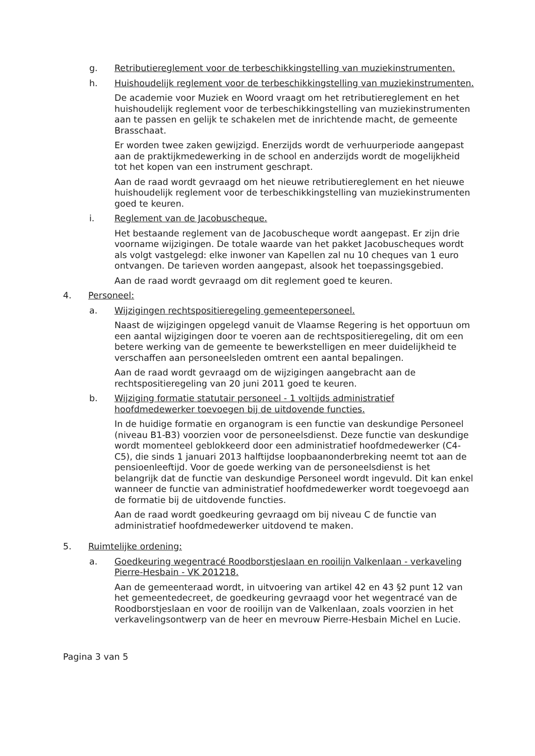g. Retributiereglement voor de terbeschikkingstelling van muziekinstrumenten.
h. Huishoudelijk reglement voor de terbeschikkingstelling van muziekinstrumenten.
De academie voor Muziek en Woord vraagt om het retributiereglement en het huishoudelijk reglement voor de terbeschikkingstelling van muziekinstrumenten aan te passen en gelijk te schakelen met de inrichtende macht, de gemeente Brasschaat.
Er worden twee zaken gewijzigd. Enerzijds wordt de verhuurperiode aangepast aan de praktijkmedewerking in de school en anderzijds wordt de mogelijkheid tot het kopen van een instrument geschrapt.
Aan de raad wordt gevraagd om het nieuwe retributiereglement en het nieuwe huishoudelijk reglement voor de terbeschikkingstelling van muziekinstrumenten goed te keuren.
i. Reglement van de Jacobuscheque.
Het bestaande reglement van de Jacobuscheque wordt aangepast. Er zijn drie voorname wijzigingen. De totale waarde van het pakket Jacobuscheques wordt als volgt vastgelegd: elke inwoner van Kapellen zal nu 10 cheques van 1 euro ontvangen. De tarieven worden aangepast, alsook het toepassingsgebied.
Aan de raad wordt gevraagd om dit reglement goed te keuren.
4. Personeel:
a. Wijzigingen rechtspositieregeling gemeentepersoneel.
Naast de wijzigingen opgelegd vanuit de Vlaamse Regering is het opportuun om een aantal wijzigingen door te voeren aan de rechtspositieregeling, dit om een betere werking van de gemeente te bewerkstelligen en meer duidelijkheid te verschaffen aan personeelsleden omtrent een aantal bepalingen.
Aan de raad wordt gevraagd om de wijzigingen aangebracht aan de rechtspositieregeling van 20 juni 2011 goed te keuren.
b. Wijziging formatie statutair personeel - 1 voltijds administratief hoofdmedewerker toevoegen bij de uitdovende functies.
In de huidige formatie en organogram is een functie van deskundige Personeel (niveau B1-B3) voorzien voor de personeelsdienst. Deze functie van deskundige wordt momenteel geblokkeerd door een administratief hoofdmedewerker (C4-C5), die sinds 1 januari 2013 halftijdse loopbaanonderbreking neemt tot aan de pensioenleeftijd. Voor de goede werking van de personeelsdienst is het belangrijk dat de functie van deskundige Personeel wordt ingevuld. Dit kan enkel wanneer de functie van administratief hoofdmedewerker wordt toegevoegd aan de formatie bij de uitdovende functies.
Aan de raad wordt goedkeuring gevraagd om bij niveau C de functie van administratief hoofdmedewerker uitdovend te maken.
5. Ruimtelijke ordening:
a. Goedkeuring wegentracé Roodborstjeslaan en rooilijn Valkenlaan - verkaveling Pierre-Hesbain - VK 201218.
Aan de gemeenteraad wordt, in uitvoering van artikel 42 en 43 §2 punt 12 van het gemeentedecreet, de goedkeuring gevraagd voor het wegentracé van de Roodborstjeslaan en voor de rooilijn van de Valkenlaan, zoals voorzien in het verkavelingsontwerp van de heer en mevrouw Pierre-Hesbain Michel en Lucie.
Pagina 3 van 5